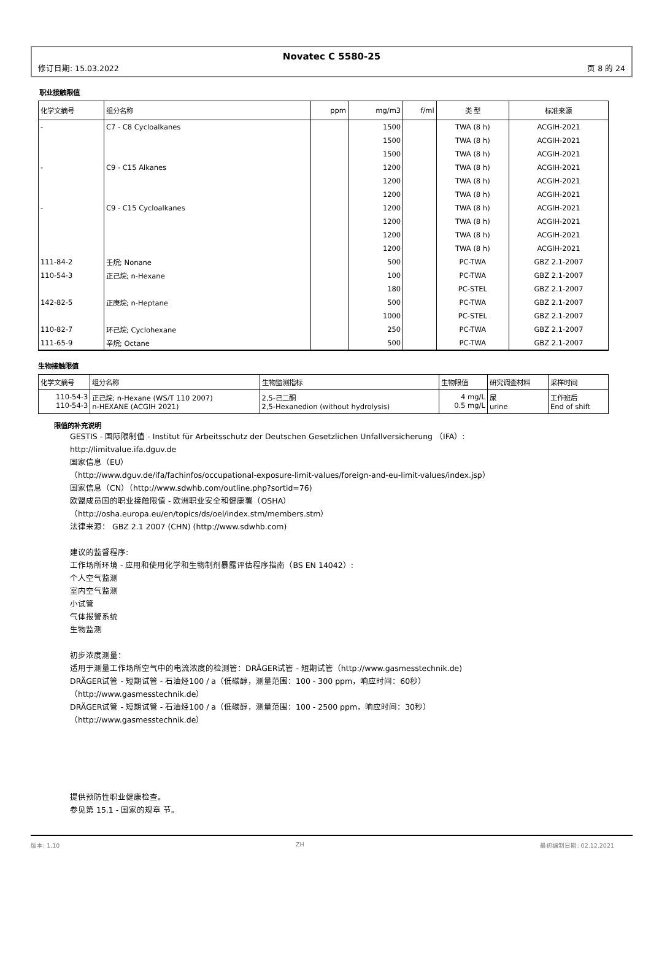Novatec C 5580-25
修订日期: 15.03.2022 页 8 的 24
职业接触限值
| 化学文摘号 | 组分名称 | ppm | mg/m3 | f/ml | 类 型 | 标准来源 |
| --- | --- | --- | --- | --- | --- | --- |
| - | C7 - C8 Cycloalkanes | | 1500 | | TWA (8 h) | ACGIH-2021 |
| | | | 1500 | | TWA (8 h) | ACGIH-2021 |
| | | | 1500 | | TWA (8 h) | ACGIH-2021 |
| - | C9 - C15 Alkanes | | 1200 | | TWA (8 h) | ACGIH-2021 |
| | | | 1200 | | TWA (8 h) | ACGIH-2021 |
| | | | 1200 | | TWA (8 h) | ACGIH-2021 |
| - | C9 - C15 Cycloalkanes | | 1200 | | TWA (8 h) | ACGIH-2021 |
| | | | 1200 | | TWA (8 h) | ACGIH-2021 |
| | | | 1200 | | TWA (8 h) | ACGIH-2021 |
| | | | 1200 | | TWA (8 h) | ACGIH-2021 |
| 111-84-2 | 壬烷; Nonane | | 500 | | PC-TWA | GBZ 2.1-2007 |
| 110-54-3 | 正己烷; n-Hexane | | 100 | | PC-TWA | GBZ 2.1-2007 |
| | | | 180 | | PC-STEL | GBZ 2.1-2007 |
| 142-82-5 | 正庚烷; n-Heptane | | 500 | | PC-TWA | GBZ 2.1-2007 |
| | | | 1000 | | PC-STEL | GBZ 2.1-2007 |
| 110-82-7 | 环己烷; Cyclohexane | | 250 | | PC-TWA | GBZ 2.1-2007 |
| 111-65-9 | 辛烷; Octane | | 500 | | PC-TWA | GBZ 2.1-2007 |
生物接触限值
| 化学文摘号 | 组分名称 | 生物监测指标 | 生物限值 | 研究调查材料 | 采样时间 |
| --- | --- | --- | --- | --- | --- |
| 110-54-3 110-54-3 | 正己烷; n-Hexane (WS/T 110 2007) n-HEXANE (ACGIH 2021) | 2,5-己二酮 2,5-Hexanedion (without hydrolysis) | 4 mg/L 0.5 mg/L | 尿 urine | 工作班后 End of shift |
限值的补充说明
GESTIS - 国际限制值 - Institut für Arbeitsschutz der Deutschen Gesetzlichen Unfallversicherung （IFA）:
http://limitvalue.ifa.dguv.de
国家信息（EU）
（http://www.dguv.de/ifa/fachinfos/occupational-exposure-limit-values/foreign-and-eu-limit-values/index.jsp）
国家信息（CN）（http://www.sdwhb.com/outline.php?sortid=76)
欧盟成员国的职业接触限值 - 欧洲职业安全和健康署（OSHA）
（http://osha.europa.eu/en/topics/ds/oel/index.stm/members.stm）
法律来源： GBZ 2.1 2007 (CHN) (http://www.sdwhb.com)
建议的监督程序:
工作场所环境 - 应用和使用化学和生物制剂暴露评估程序指南（BS EN 14042）:
个人空气监测
室内空气监测
小试管
气体报警系统
生物监测
初步浓度测量：
适用于测量工作场所空气中的电流浓度的检测管：DRÄGER试管 - 短期试管（http://www.gasmesstechnik.de)
DRÄGER试管 - 短期试管 - 石油烃100 / a（低碳醇，测量范围：100 - 300 ppm，响应时间：60秒）
（http://www.gasmesstechnik.de）
DRÄGER试管 - 短期试管 - 石油烃100 / a（低碳醇，测量范围：100 - 2500 ppm，响应时间：30秒）
（http://www.gasmesstechnik.de）
提供预防性职业健康检查。
参见第 15.1 - 国家的规章 节。
版本: 1,10 ZH 最初编制日期: 02.12.2021